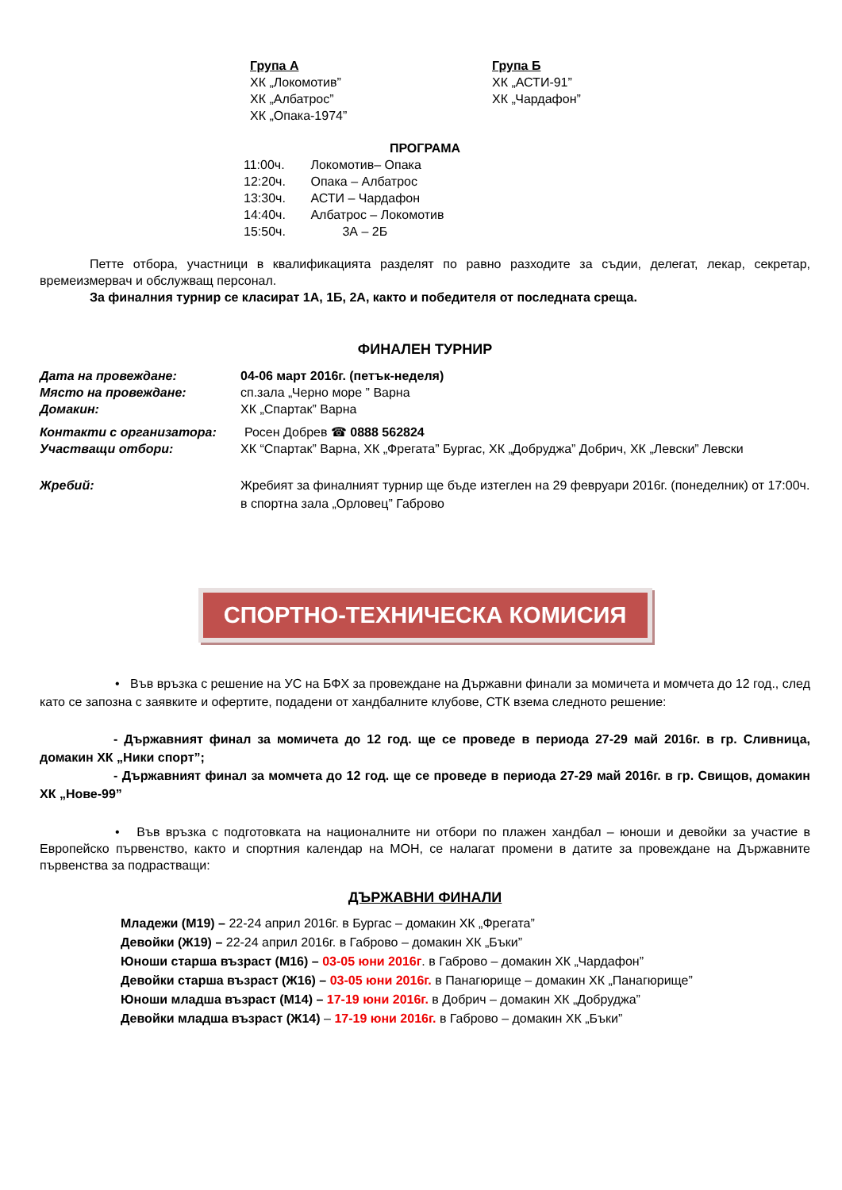Група А
ХК „Локомотив”
ХК „Албатрос”
ХК „Опака-1974”
Група Б
ХК „АСТИ-91”
ХК „Чардафон”
ПРОГРАМА
11:00ч. Локомотив– Опака
12:20ч. Опака – Албатрос
13:30ч. АСТИ – Чардафон
14:40ч. Албатрос – Локомотив
15:50ч. 3А – 2Б
Петте отбора, участници в квалификацията разделят по равно разходите за съдии, делегат, лекар, секретар, времеизмервач и обслужващ персонал.
За финалния турнир се класират 1А, 1Б, 2А, както и победителя от последната среща.
ФИНАЛЕН ТУРНИР
Дата на провеждане: 04-06 март 2016г. (петък-неделя)
Място на провеждане: сп.зала „Черно море ” Варна
Домакин: ХК „Спартак” Варна
Контакти с организатора: Росен Добрев ☎ 0888 562824
Участващи отбори: ХК “Спартак” Варна, ХК „Фрегата” Бургас, ХК „Добруджа” Добрич, ХК „Левски” Левски
Жребий: Жребият за финалният турнир ще бъде изтеглен на 29 февруари 2016г. (понеделник) от 17:00ч. в спортна зала „Орловец” Габрово
СПОРТНО-ТЕХНИЧЕСКА КОМИСИЯ
• Във връзка с решение на УС на БФХ за провеждане на Държавни финали за момичета и момчета до 12 год., след като се запозна с заявките и офертите, подадени от хандбалните клубове, СТК взема следното решение:
- Държавният финал за момичета до 12 год. ще се проведе в периода 27-29 май 2016г. в гр. Сливница, домакин ХК „Ники спорт”;
- Държавният финал за момчета до 12 год. ще се проведе в периода 27-29 май 2016г. в гр. Свищов, домакин ХК „Нове-99”
• Във връзка с подготовката на националните ни отбори по плажен хандбал – юноши и девойки за участие в Европейско първенство, както и спортния календар на МОН, се налагат промени в датите за провеждане на Държавните първенства за подрастващи:
ДЪРЖАВНИ ФИНАЛИ
Младежи (М19) – 22-24 април 2016г. в Бургас – домакин ХК „Фрегата”
Девойки (Ж19) – 22-24 април 2016г. в Габрово – домакин ХК „Бъки”
Юноши старша възраст (М16) – 03-05 юни 2016г. в Габрово – домакин ХК „Чардафон”
Девойки старша възраст (Ж16) – 03-05 юни 2016г. в Панагюрище – домакин ХК „Панагюрище”
Юноши младша възраст (М14) – 17-19 юни 2016г. в Добрич – домакин ХК „Добруджа”
Девойки младша възраст (Ж14) – 17-19 юни 2016г. в Габрово – домакин ХК „Бъки”